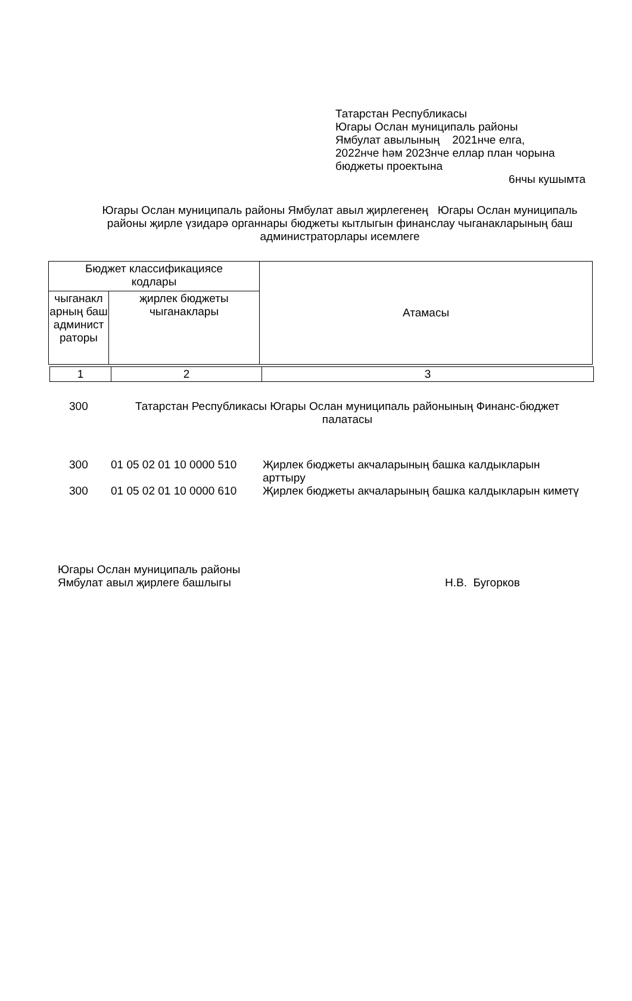Татарстан Республикасы
Югары Ослан муниципаль районы
Ямбулат авылының 2021нче елга,
2022нче һәм 2023нче еллар план чорына
бюджеты проектына
6нчы кушымта
Югары Ослан муниципаль районы Ямбулат авыл җирлегенең Югары Ослан муниципаль районы җирле үзидарә органнары бюджеты кытлыгын финанслау чыганакларының баш администраторлары исемлеге
| Бюджет классификациясе кодлары | | Атамасы |
| чыганакл арның баш админист раторы | җирлек бюджеты чыганаклары | |
| 1 | 2 | 3 |
| 300 | Татарстан Республикасы Югары Ослан муниципаль районының Финанс-бюджет палатасы |
| 300 | 01 05 02 01 10 0000 510 | Җирлек бюджеты акчаларының башка калдыкларын арттыру |
| 300 | 01 05 02 01 10 0000 610 | Җирлек бюджеты акчаларының башка калдыкларын киметү |
Югары Ослан муниципаль районы
Ямбулат авыл җирлеге башлыгы
Н.В. Бугорков